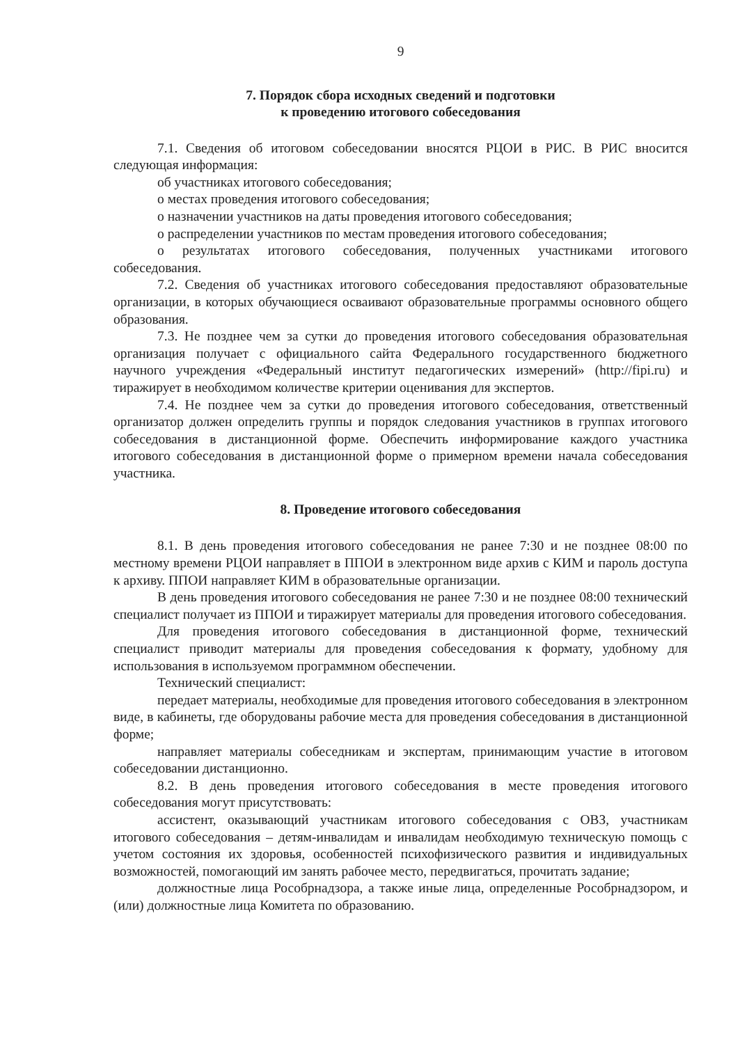9
7. Порядок сбора исходных сведений и подготовки
к проведению итогового собеседования
7.1. Сведения об итоговом собеседовании вносятся РЦОИ в РИС. В РИС вносится следующая информация:
об участниках итогового собеседования;
о местах проведения итогового собеседования;
о назначении участников на даты проведения итогового собеседования;
о распределении участников по местам проведения итогового собеседования;
о результатах итогового собеседования, полученных участниками итогового собеседования.
7.2. Сведения об участниках итогового собеседования предоставляют образовательные организации, в которых обучающиеся осваивают образовательные программы основного общего образования.
7.3. Не позднее чем за сутки до проведения итогового собеседования образовательная организация получает с официального сайта Федерального государственного бюджетного научного учреждения «Федеральный институт педагогических измерений» (http://fipi.ru) и тиражирует в необходимом количестве критерии оценивания для экспертов.
7.4. Не позднее чем за сутки до проведения итогового собеседования, ответственный организатор должен определить группы и порядок следования участников в группах итогового собеседования в дистанционной форме. Обеспечить информирование каждого участника итогового собеседования в дистанционной форме о примерном времени начала собеседования участника.
8. Проведение итогового собеседования
8.1. В день проведения итогового собеседования не ранее 7:30 и не позднее 08:00 по местному времени РЦОИ направляет в ППОИ в электронном виде архив с КИМ и пароль доступа к архиву. ППОИ направляет КИМ в образовательные организации.
В день проведения итогового собеседования не ранее 7:30 и не позднее 08:00 технический специалист получает из ППОИ и тиражирует материалы для проведения итогового собеседования.
Для проведения итогового собеседования в дистанционной форме, технический специалист приводит материалы для проведения собеседования к формату, удобному для использования в используемом программном обеспечении.
Технический специалист:
передает материалы, необходимые для проведения итогового собеседования в электронном виде, в кабинеты, где оборудованы рабочие места для проведения собеседования в дистанционной форме;
направляет материалы собеседникам и экспертам, принимающим участие в итоговом собеседовании дистанционно.
8.2. В день проведения итогового собеседования в месте проведения итогового собеседования могут присутствовать:
ассистент, оказывающий участникам итогового собеседования с ОВЗ, участникам итогового собеседования – детям-инвалидам и инвалидам необходимую техническую помощь с учетом состояния их здоровья, особенностей психофизического развития и индивидуальных возможностей, помогающий им занять рабочее место, передвигаться, прочитать задание;
должностные лица Рособрнадзора, а также иные лица, определенные Рособрнадзором, и (или) должностные лица Комитета по образованию.